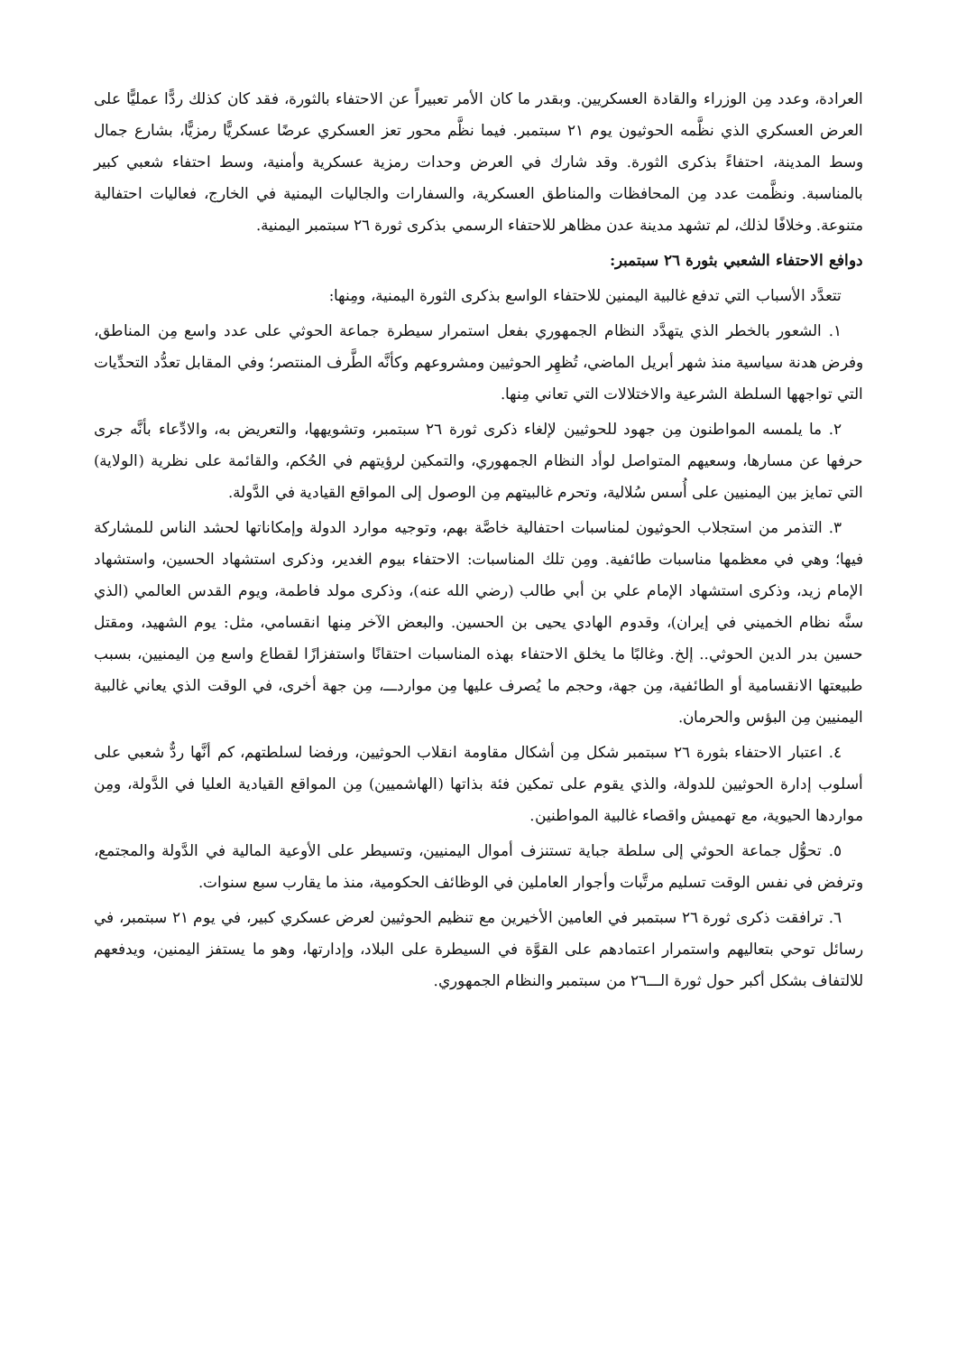العرادة، وعدد مِن الوزراء والقادة العسكريين. وبقدر ما كان الأمر تعبيراً عن الاحتفاء بالثورة، فقد كان كذلك ردًّا عمليًّا على العرض العسكري الذي نظَّمه الحوثيون يوم ٢١ سبتمبر. فيما نظَّم محور تعز العسكري عرضًا عسكريًّا رمزيًّا، بشارع جمال وسط المدينة، احتفاءً بذكرى الثورة. وقد شارك في العرض وحدات رمزية عسكرية وأمنية، وسط احتفاء شعبي كبير بالمناسبة. ونظَّمت عدد مِن المحافظات والمناطق العسكرية، والسفارات والجاليات اليمنية في الخارج، فعاليات احتفالية متنوعة. وخلافًا لذلك، لم تشهد مدينة عدن مظاهر للاحتفاء الرسمي بذكرى ثورة ٢٦ سبتمبر اليمنية.
دوافع الاحتفاء الشعبي بثورة ٢٦ سبتمبر:
تتعدَّد الأسباب التي تدفع غالبية اليمنين للاحتفاء الواسع بذكرى الثورة اليمنية، ومِنها:
١. الشعور بالخطر الذي يتهدَّد النظام الجمهوري بفعل استمرار سيطرة جماعة الحوثي على عدد واسع مِن المناطق، وفرض هدنة سياسية منذ شهر أبريل الماضي، تُظهِر الحوثيين ومشروعهم وكأنَّه الطَّرف المنتصر؛ وفي المقابل تعدُّد التحدِّيات التي تواجهها السلطة الشرعية والاختلالات التي تعاني مِنها.
٢. ما يلمسه المواطنون مِن جهود للحوثيين لإلغاء ذكرى ثورة ٢٦ سبتمبر، وتشويهها، والتعريض به، والادِّعاء بأنَّه جرى حرفها عن مسارها، وسعيهم المتواصل لوأد النظام الجمهوري، والتمكين لرؤيتهم في الحُكم، والقائمة على نظرية (الولاية) التي تمايز بين اليمنيين على أُسس سُلالية، وتحرم غالبيتهم مِن الوصول إلى المواقع القيادية في الدَّولة.
٣. التذمر من استجلاب الحوثيون لمناسبات احتفالية خاصَّة بهم، وتوجيه موارد الدولة وإمكاناتها لحشد الناس للمشاركة فيها؛ وهي في معظمها مناسبات طائفية. ومِن تلك المناسبات: الاحتفاء بيوم الغدير، وذكرى استشهاد الحسين، واستشهاد الإمام زيد، وذكرى استشهاد الإمام علي بن أبي طالب (رضي الله عنه)، وذكرى مولد فاطمة، ويوم القدس العالمي (الذي سنَّه نظام الخميني في إيران)، وقدوم الهادي يحيى بن الحسين. والبعض الآخر مِنها انقسامي، مثل: يوم الشهيد، ومقتل حسين بدر الدين الحوثي.. إلخ. وغالبًا ما يخلق الاحتفاء بهذه المناسبات احتقانًا واستفزازًا لقطاع واسع مِن اليمنيين، بسبب طبيعتها الانقسامية أو الطائفية، مِن جهة، وحجم ما يُصرف عليها مِن مواردـــ، مِن جهة أخرى، في الوقت الذي يعاني غالبية اليمنيين مِن البؤس والحرمان.
٤. اعتبار الاحتفاء بثورة ٢٦ سبتمبر شكل مِن أشكال مقاومة انقلاب الحوثيين، ورفضا لسلطتهم، كم أنَّها ردٌّ شعبي على أسلوب إدارة الحوثيين للدولة، والذي يقوم على تمكين فئة بذاتها (الهاشميين) مِن المواقع القيادية العليا في الدَّولة، ومِن مواردها الحيوية، مع تهميش واقصاء غالبية المواطنين.
٥. تحوُّل جماعة الحوثي إلى سلطة جباية تستنزف أموال اليمنيين، وتسيطر على الأوعية المالية في الدَّولة والمجتمع، وترفض في نفس الوقت تسليم مرتَّبات وأجوار العاملين في الوظائف الحكومية، منذ ما يقارب سبع سنوات.
٦. ترافقت ذكرى ثورة ٢٦ سبتمبر في العامين الأخيرين مع تنظيم الحوثيين لعرض عسكري كبير، في يوم ٢١ سبتمبر، في رسائل توحي بتعاليهم واستمرار اعتمادهم على القوَّة في السيطرة على البلاد، وإدارتها، وهو ما يستفز اليمنين، ويدفعهم للالتفاف بشكل أكبر حول ثورة الـــ٢٦ من سبتمبر والنظام الجمهوري.